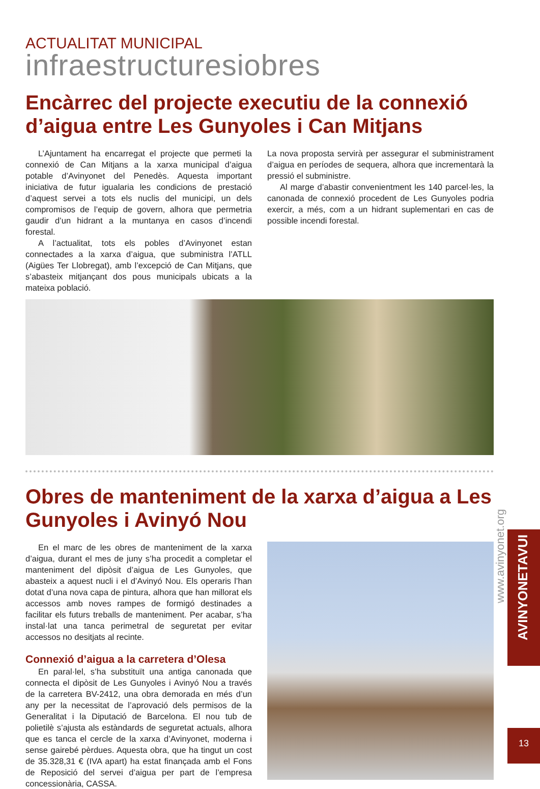ACTUALITAT MUNICIPAL
infraestructuresiobres
Encàrrec del projecte executiu de la connexió d’aigua entre Les Gunyoles i Can Mitjans
L’Ajuntament ha encarregat el projecte que permeti la connexió de Can Mitjans a la xarxa municipal d’aigua potable d’Avinyonet del Penedès. Aquesta important iniciativa de futur igualaria les condicions de prestació d’aquest servei a tots els nuclis del municipi, un dels compromisos de l’equip de govern, alhora que permetria gaudir d’un hidrant a la muntanya en casos d’incendi forestal.
A l’actualitat, tots els pobles d’Avinyonet estan connectades a la xarxa d’aigua, que subministra l’ATLL (Aigües Ter Llobregat), amb l’excepció de Can Mitjans, que s’abasteix mitjançant dos pous municipals ubicats a la mateixa població.
La nova proposta servirà per assegurar el subministrament d’aigua en períodes de sequera, alhora que incrementarà la pressió el subministre.
Al marge d’abastir convenientment les 140 parcel·les, la canonada de connexió procedent de Les Gunyoles podria exercir, a més, com a un hidrant suplementari en cas de possible incendi forestal.
Obres de manteniment de la xarxa d’aigua a Les Gunyoles i Avinyó Nou
En el marc de les obres de manteniment de la xarxa d’aigua, durant el mes de juny s’ha procedit a completar el manteniment del dipòsit d’aigua de Les Gunyoles, que abasteix a aquest nucli i el d’Avinyó Nou. Els operaris l’han dotat d’una nova capa de pintura, alhora que han millorat els accessos amb noves rampes de formigó destinades a facilitar els futurs treballs de manteniment. Per acabar, s’ha instal·lat una tanca perimetral de seguretat per evitar accessos no desitjats al recinte.
Connexió d’aigua a la carretera d’Olesa
En paral·lel, s’ha substituït una antiga canonada que connecta el dipòsit de Les Gunyoles i Avinyó Nou a través de la carretera BV-2412, una obra demorada en més d’un any per la necessitat de l’aprovació dels permisos de la Generalitat i la Diputació de Barcelona. El nou tub de polietilè s’ajusta als estàndards de seguretat actuals, alhora que es tanca el cercle de la xarxa d’Avinyonet, moderna i sense gairebé pèrdues. Aquesta obra, que ha tingut un cost de 35.328,31 € (IVA apart) ha estat finançada amb el Fons de Reposició del servei d’aigua per part de l’empresa concessionària, CASSA.
www.avinyonet.org
AVINYONETAVUI
13